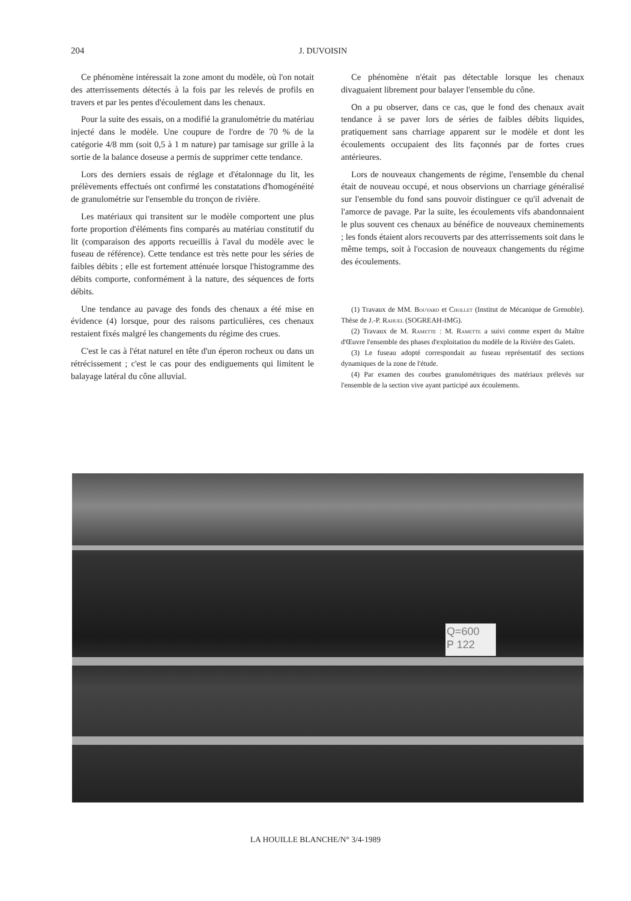204 J. DUVOISIN
Ce phénomène intéressait la zone amont du modèle, où l'on notait des atterrissements détectés à la fois par les relevés de profils en travers et par les pentes d'écoulement dans les chenaux.
Pour la suite des essais, on a modifié la granulométrie du matériau injecté dans le modèle. Une coupure de l'ordre de 70 % de la catégorie 4/8 mm (soit 0,5 à 1 m nature) par tamisage sur grille à la sortie de la balance doseuse a permis de supprimer cette tendance.
Lors des derniers essais de réglage et d'étalonnage du lit, les prélèvements effectués ont confirmé les constatations d'homogénéité de granulométrie sur l'ensemble du tronçon de rivière.
Les matériaux qui transitent sur le modèle comportent une plus forte proportion d'éléments fins comparés au matériau constitutif du lit (comparaison des apports recueillis à l'aval du modèle avec le fuseau de référence). Cette tendance est très nette pour les séries de faibles débits ; elle est fortement atténuée lorsque l'histogramme des débits comporte, conformément à la nature, des séquences de forts débits.
Une tendance au pavage des fonds des chenaux a été mise en évidence (4) lorsque, pour des raisons particulières, ces chenaux restaient fixés malgré les changements du régime des crues.
C'est le cas à l'état naturel en tête d'un éperon rocheux ou dans un rétrécissement ; c'est le cas pour des endiguements qui limitent le balayage latéral du cône alluvial.
Ce phénomène n'était pas détectable lorsque les chenaux divaguaient librement pour balayer l'ensemble du cône.
On a pu observer, dans ce cas, que le fond des chenaux avait tendance à se paver lors de séries de faibles débits liquides, pratiquement sans charriage apparent sur le modèle et dont les écoulements occupaient des lits façonnés par de fortes crues antérieures.
Lors de nouveaux changements de régime, l'ensemble du chenal était de nouveau occupé, et nous observions un charriage généralisé sur l'ensemble du fond sans pouvoir distinguer ce qu'il advenait de l'amorce de pavage. Par la suite, les écoulements vifs abandonnaient le plus souvent ces chenaux au bénéfice de nouveaux cheminements ; les fonds étaient alors recouverts par des atterrissements soit dans le même temps, soit à l'occasion de nouveaux changements du régime des écoulements.
(1) Travaux de MM. Bouvard et Chollet (Institut de Mécanique de Grenoble). Thèse de J.-P. Rahuel (SOGREAH-IMG).
(2) Travaux de M. Ramette : M. Ramette a suivi comme expert du Maître d'Œuvre l'ensemble des phases d'exploitation du modèle de la Rivière des Galets.
(3) Le fuseau adopté correspondait au fuseau représentatif des sections dynamiques de la zone de l'étude.
(4) Par examen des courbes granulométriques des matériaux prélevés sur l'ensemble de la section vive ayant participé aux écoulements.
Q=600
P 122
LA HOUILLE BLANCHE/N° 3/4-1989